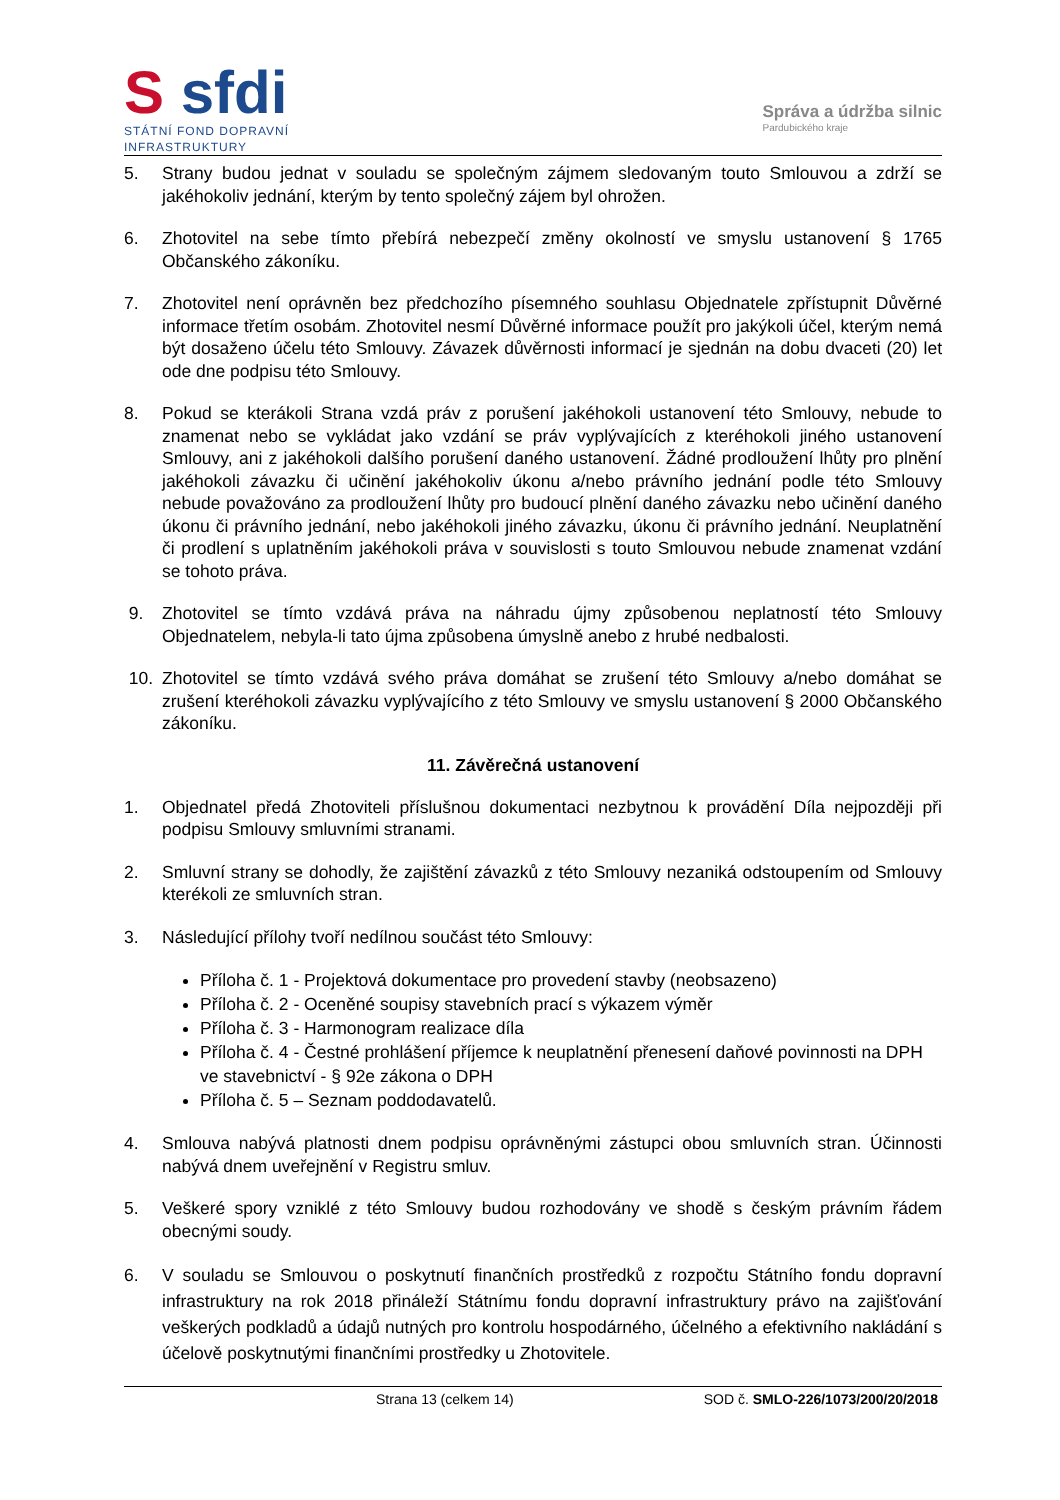S sfdi
STÁTNÍ FOND DOPRAVNÍ
INFRASTRUKTURY
Správa a údržba silnic
Pardubického kraje
5. Strany budou jednat v souladu se společným zájmem sledovaným touto Smlouvou a zdrží se jakéhokoliv jednání, kterým by tento společný zájem byl ohrožen.
6. Zhotovitel na sebe tímto přebírá nebezpečí změny okolností ve smyslu ustanovení § 1765 Občanského zákoníku.
7. Zhotovitel není oprávněn bez předchozího písemného souhlasu Objednatele zpřístupnit Důvěrné informace třetím osobám. Zhotovitel nesmí Důvěrné informace použít pro jakýkoli účel, kterým nemá být dosaženo účelu této Smlouvy. Závazek důvěrnosti informací je sjednán na dobu dvaceti (20) let ode dne podpisu této Smlouvy.
8. Pokud se kterákoli Strana vzdá práv z porušení jakéhokoli ustanovení této Smlouvy, nebude to znamenat nebo se vykládat jako vzdání se práv vyplývajících z kteréhokoli jiného ustanovení Smlouvy, ani z jakéhokoli dalšího porušení daného ustanovení. Žádné prodloužení lhůty pro plnění jakéhokoli závazku či učinění jakéhokoliv úkonu a/nebo právního jednání podle této Smlouvy nebude považováno za prodloužení lhůty pro budoucí plnění daného závazku nebo učinění daného úkonu či právního jednání, nebo jakéhokoli jiného závazku, úkonu či právního jednání. Neuplatnění či prodlení s uplatněním jakéhokoli práva v souvislosti s touto Smlouvou nebude znamenat vzdání se tohoto práva.
9. Zhotovitel se tímto vzdává práva na náhradu újmy způsobenou neplatností této Smlouvy Objednatelem, nebyla-li tato újma způsobena úmyslně anebo z hrubé nedbalosti.
10. Zhotovitel se tímto vzdává svého práva domáhat se zrušení této Smlouvy a/nebo domáhat se zrušení kteréhokoli závazku vyplývajícího z této Smlouvy ve smyslu ustanovení § 2000 Občanského zákoníku.
11. Závěrečná ustanovení
1. Objednatel předá Zhotoviteli příslušnou dokumentaci nezbytnou k provádění Díla nejpozději při podpisu Smlouvy smluvními stranami.
2. Smluvní strany se dohodly, že zajištění závazků z této Smlouvy nezaniká odstoupením od Smlouvy kterékoli ze smluvních stran.
3. Následující přílohy tvoří nedílnou součást této Smlouvy:
Příloha č. 1 - Projektová dokumentace pro provedení stavby (neobsazeno)
Příloha č. 2 - Oceněné soupisy stavebních prací s výkazem výměr
Příloha č. 3 - Harmonogram realizace díla
Příloha č. 4 - Čestné prohlášení příjemce k neuplatnění přenesení daňové povinnosti na DPH ve stavebnictví - § 92e zákona o DPH
Příloha č. 5 – Seznam poddodavatelů.
4. Smlouva nabývá platnosti dnem podpisu oprávněnými zástupci obou smluvních stran. Účinnosti nabývá dnem uveřejnění v Registru smluv.
5. Veškeré spory vzniklé z této Smlouvy budou rozhodovány ve shodě s českým právním řádem obecnými soudy.
6. V souladu se Smlouvou o poskytnutí finančních prostředků z rozpočtu Státního fondu dopravní infrastruktury na rok 2018 přináleží Státnímu fondu dopravní infrastruktury právo na zajišťování veškerých podkladů a údajů nutných pro kontrolu hospodárného, účelného a efektivního nakládání s účelově poskytnutými finančními prostředky u Zhotovitele.
Strana 13 (celkem 14) SOD č. SMLO-226/1073/200/20/2018